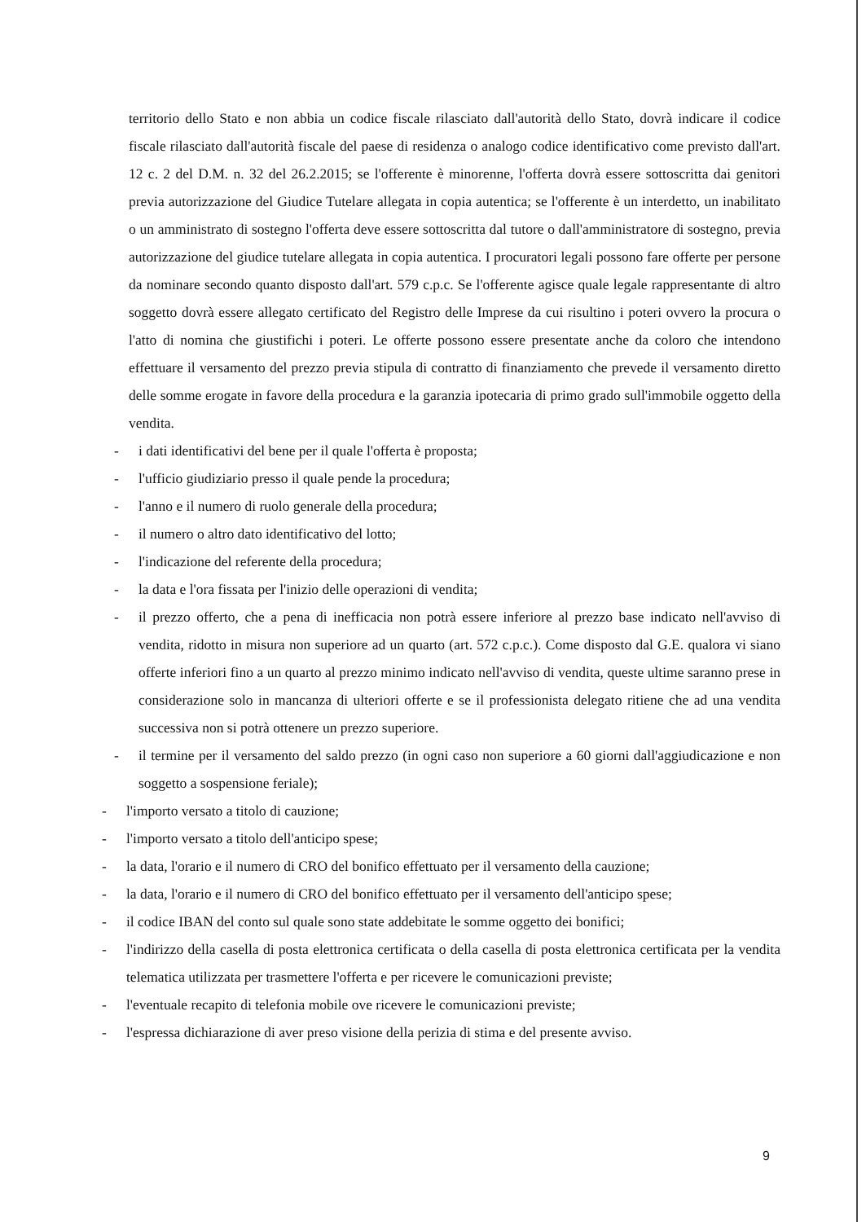territorio dello Stato e non abbia un codice fiscale rilasciato dall'autorità dello Stato, dovrà indicare il codice fiscale rilasciato dall'autorità fiscale del paese di residenza o analogo codice identificativo come previsto dall'art. 12 c. 2 del D.M. n. 32 del 26.2.2015; se l'offerente è minorenne, l'offerta dovrà essere sottoscritta dai genitori previa autorizzazione del Giudice Tutelare allegata in copia autentica; se l'offerente è un interdetto, un inabilitato o un amministrato di sostegno l'offerta deve essere sottoscritta dal tutore o dall'amministratore di sostegno, previa autorizzazione del giudice tutelare allegata in copia autentica. I procuratori legali possono fare offerte per persone da nominare secondo quanto disposto dall'art. 579 c.p.c. Se l'offerente agisce quale legale rappresentante di altro soggetto dovrà essere allegato certificato del Registro delle Imprese da cui risultino i poteri ovvero la procura o l'atto di nomina che giustifichi i poteri. Le offerte possono essere presentate anche da coloro che intendono effettuare il versamento del prezzo previa stipula di contratto di finanziamento che prevede il versamento diretto delle somme erogate in favore della procedura e la garanzia ipotecaria di primo grado sull'immobile oggetto della vendita.
- i dati identificativi del bene per il quale l'offerta è proposta;
- l'ufficio giudiziario presso il quale pende la procedura;
- l'anno e il numero di ruolo generale della procedura;
- il numero o altro dato identificativo del lotto;
- l'indicazione del referente della procedura;
- la data e l'ora fissata per l'inizio delle operazioni di vendita;
- il prezzo offerto, che a pena di inefficacia non potrà essere inferiore al prezzo base indicato nell'avviso di vendita, ridotto in misura non superiore ad un quarto (art. 572 c.p.c.). Come disposto dal G.E. qualora vi siano offerte inferiori fino a un quarto al prezzo minimo indicato nell'avviso di vendita, queste ultime saranno prese in considerazione solo in mancanza di ulteriori offerte e se il professionista delegato ritiene che ad una vendita successiva non si potrà ottenere un prezzo superiore.
- il termine per il versamento del saldo prezzo (in ogni caso non superiore a 60 giorni dall'aggiudicazione e non soggetto a sospensione feriale);
- l'importo versato a titolo di cauzione;
- l'importo versato a titolo dell'anticipo spese;
- la data, l'orario e il numero di CRO del bonifico effettuato per il versamento della cauzione;
- la data, l'orario e il numero di CRO del bonifico effettuato per il versamento dell'anticipo spese;
- il codice IBAN del conto sul quale sono state addebitate le somme oggetto dei bonifici;
- l'indirizzo della casella di posta elettronica certificata o della casella di posta elettronica certificata per la vendita telematica utilizzata per trasmettere l'offerta e per ricevere le comunicazioni previste;
- l'eventuale recapito di telefonia mobile ove ricevere le comunicazioni previste;
- l'espressa dichiarazione di aver preso visione della perizia di stima e del presente avviso.
9